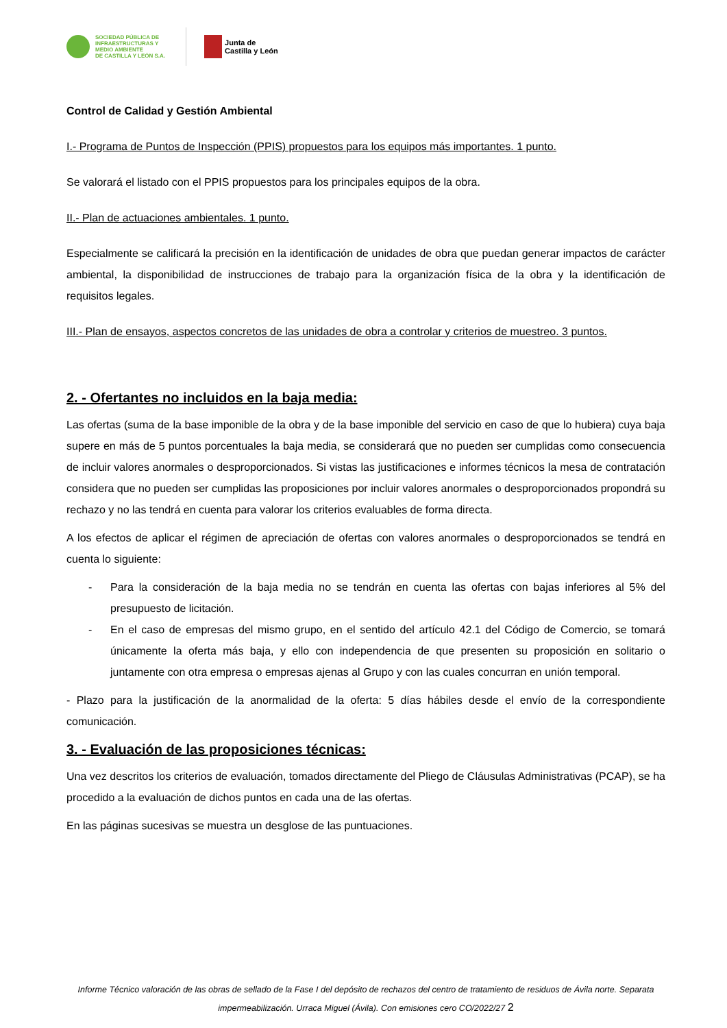SOCIEDAD PÚBLICA DE
INFRAESTRUCTURAS Y
MEDIO AMBIENTE
DE CASTILLA Y LEÓN S.A.
Junta de
Castilla y León
Control de Calidad y Gestión Ambiental
I.- Programa de Puntos de Inspección (PPIS) propuestos para los equipos más importantes. 1 punto.
Se valorará el listado con el PPIS propuestos para los principales equipos de la obra.
II.- Plan de actuaciones ambientales. 1 punto.
Especialmente se calificará la precisión en la identificación de unidades de obra que puedan generar impactos de carácter ambiental, la disponibilidad de instrucciones de trabajo para la organización física de la obra y la identificación de requisitos legales.
III.- Plan de ensayos, aspectos concretos de las unidades de obra a controlar y criterios de muestreo. 3 puntos.
2. - Ofertantes no incluidos en la baja media:
Las ofertas (suma de la base imponible de la obra y de la base imponible del servicio en caso de que lo hubiera) cuya baja supere en más de 5 puntos porcentuales la baja media, se considerará que no pueden ser cumplidas como consecuencia de incluir valores anormales o desproporcionados. Si vistas las justificaciones e informes técnicos la mesa de contratación considera que no pueden ser cumplidas las proposiciones por incluir valores anormales o desproporcionados propondrá su rechazo y no las tendrá en cuenta para valorar los criterios evaluables de forma directa.
A los efectos de aplicar el régimen de apreciación de ofertas con valores anormales o desproporcionados se tendrá en cuenta lo siguiente:
- Para la consideración de la baja media no se tendrán en cuenta las ofertas con bajas inferiores al 5% del presupuesto de licitación.
- En el caso de empresas del mismo grupo, en el sentido del artículo 42.1 del Código de Comercio, se tomará únicamente la oferta más baja, y ello con independencia de que presenten su proposición en solitario o juntamente con otra empresa o empresas ajenas al Grupo y con las cuales concurran en unión temporal.
- Plazo para la justificación de la anormalidad de la oferta: 5 días hábiles desde el envío de la correspondiente comunicación.
3. - Evaluación de las proposiciones técnicas:
Una vez descritos los criterios de evaluación, tomados directamente del Pliego de Cláusulas Administrativas (PCAP), se ha procedido a la evaluación de dichos puntos en cada una de las ofertas.
En las páginas sucesivas se muestra un desglose de las puntuaciones.
Informe Técnico valoración de las obras de sellado de la Fase I del depósito de rechazos del centro de tratamiento de residuos de Ávila norte. Separata impermeabilización. Urraca Miguel (Ávila). Con emisiones cero CO/2022/27 2